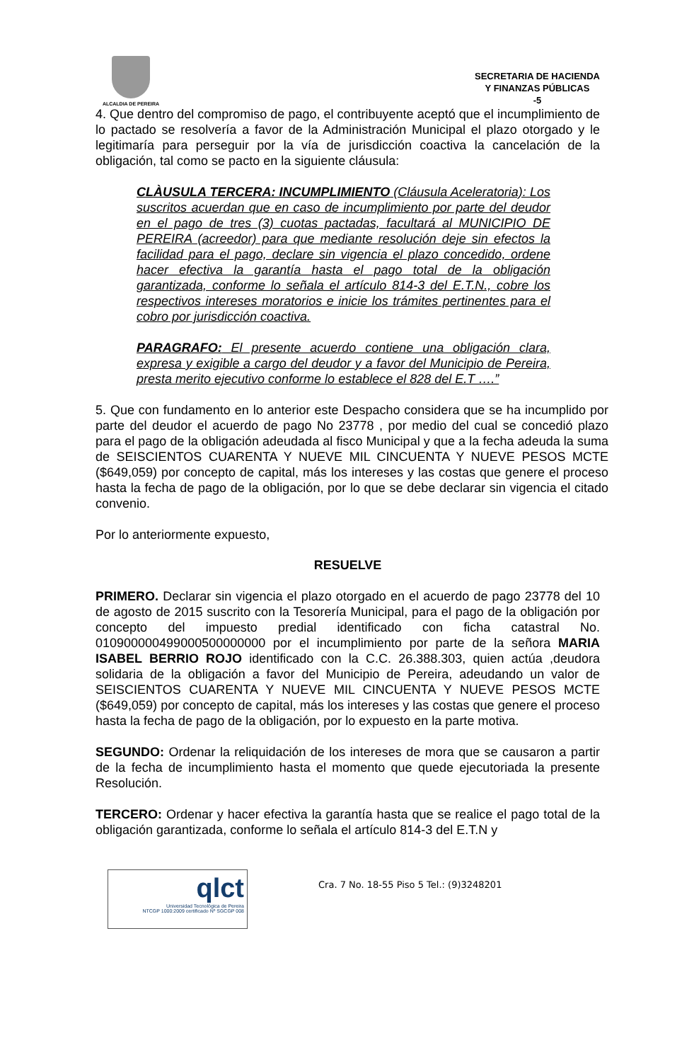ALCALDIA DE PEREIRA
SECRETARIA DE HACIENDA
Y FINANZAS PÚBLICAS
-5
4. Que dentro del compromiso de pago, el contribuyente aceptó que el incumplimiento de lo pactado se resolvería a favor de la Administración Municipal el plazo otorgado y le legitimaría para perseguir por la vía de jurisdicción coactiva la cancelación de la obligación, tal como se pacto en la siguiente cláusula:
CLÀUSULA TERCERA: INCUMPLIMIENTO (Cláusula Aceleratoria): Los suscritos acuerdan que en caso de incumplimiento por parte del deudor en el pago de tres (3) cuotas pactadas, facultará al MUNICIPIO DE PEREIRA (acreedor) para que mediante resolución deje sin efectos la facilidad para el pago, declare sin vigencia el plazo concedido, ordene hacer efectiva la garantía hasta el pago total de la obligación garantizada, conforme lo señala el artículo 814-3 del E.T.N., cobre los respectivos intereses moratorios e inicie los trámites pertinentes para el cobro por jurisdicción coactiva.
PARAGRAFO: El presente acuerdo contiene una obligación clara, expresa y exigible a cargo del deudor y a favor del Municipio de Pereira, presta merito ejecutivo conforme lo establece el 828 del E.T ….”
5. Que con fundamento en lo anterior este Despacho considera que se ha incumplido por parte del deudor el acuerdo de pago No 23778 , por medio del cual se concedió plazo para el pago de la obligación adeudada al fisco Municipal y que a la fecha adeuda la suma de SEISCIENTOS CUARENTA Y NUEVE MIL CINCUENTA Y NUEVE PESOS MCTE ($649,059) por concepto de capital, más los intereses y las costas que genere el proceso hasta la fecha de pago de la obligación, por lo que se debe declarar sin vigencia el citado convenio.
Por lo anteriormente expuesto,
RESUELVE
PRIMERO. Declarar sin vigencia el plazo otorgado en el acuerdo de pago 23778 del 10 de agosto de 2015 suscrito con la Tesorería Municipal, para el pago de la obligación por concepto del impuesto predial identificado con ficha catastral No. 010900000499000500000000 por el incumplimiento por parte de la señora MARIA ISABEL BERRIO ROJO identificado con la C.C. 26.388.303, quien actúa ,deudora solidaria de la obligación a favor del Municipio de Pereira, adeudando un valor de SEISCIENTOS CUARENTA Y NUEVE MIL CINCUENTA Y NUEVE PESOS MCTE ($649,059) por concepto de capital, más los intereses y las costas que genere el proceso hasta la fecha de pago de la obligación, por lo expuesto en la parte motiva.
SEGUNDO: Ordenar la reliquidación de los intereses de mora que se causaron a partir de la fecha de incumplimiento hasta el momento que quede ejecutoriada la presente Resolución.
TERCERO: Ordenar y hacer efectiva la garantía hasta que se realice el pago total de la obligación garantizada, conforme lo señala el artículo 814-3 del E.T.N y
qlct
Universidad Tecnológica de Pereira
NTCGP 1000:2009 certificado Nº SGCGP 008
Cra. 7 No. 18-55 Piso 5 Tel.: (9)3248201